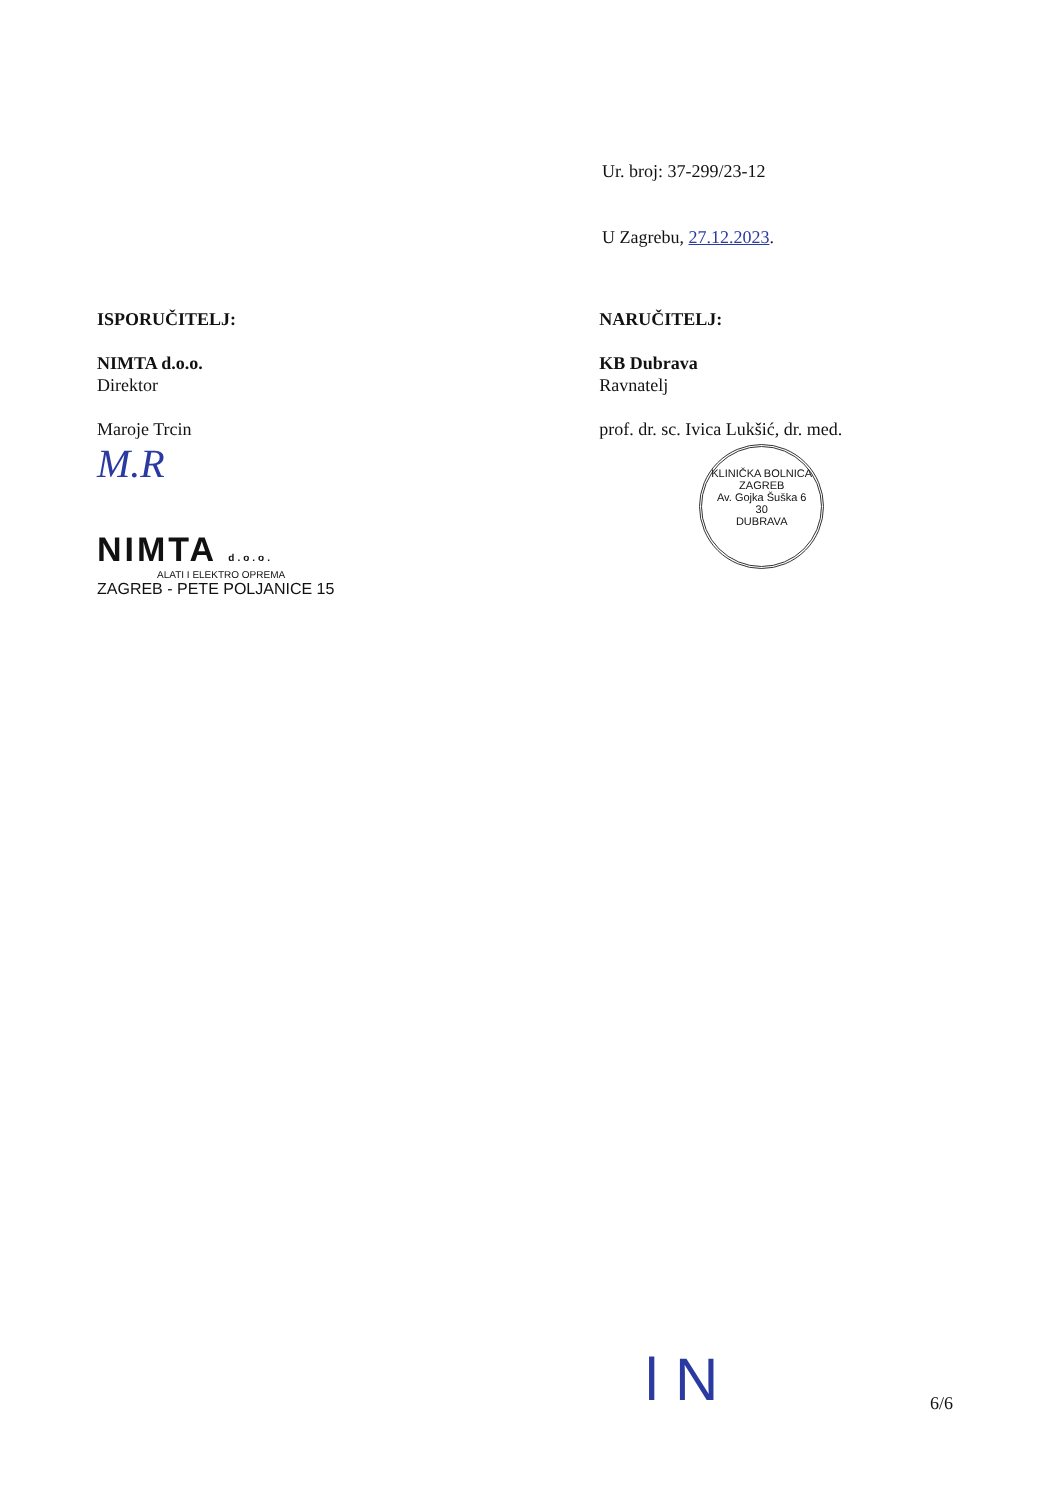Ur. broj: 37-299/23-12
U Zagrebu, 27.12.2023.
ISPORUČITELJ:
NIMTA d.o.o.
Direktor
Maroje Trcin
M.R
NIMTA d.o.o.
ALATI I ELEKTRO OPREMA
ZAGREB - PETE POLJANICE 15
NARUČITELJ:
KB Dubrava
Ravnatelj
prof. dr. sc. Ivica Lukšić, dr. med.
KLINIČKA BOLNICA
ZAGREB
Av. Gojka Šuška 6
30
DUBRAVA
l N 6/6